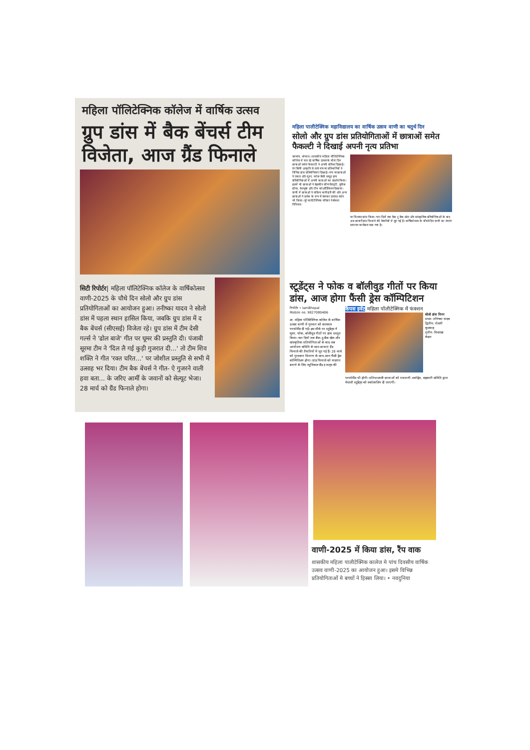महिला पॉलिटेक्निक कॉलेज में वार्षिक उत्सव
ग्रुप डांस में बैक बेंचर्स टीम विजेता, आज ग्रैंड फिनाले
सिटी रिपोर्टर| महिला पॉलिटेक्निक कॉलेज के वार्षिकोत्सव वाणी-2025 के चौथे दिन सोलो और ग्रुप डांस प्रतियोगिताओं का आयोजन हुआ। तनीष्का यादव ने सोलो डांस में पहला स्थान हासिल किया, जबकि ग्रुप डांस में द बैक बेंचर्स (सीएसई) विजेता रहे। ग्रुप डांस में टीम देसी गर्ल्स ने 'ढोल बाजे' गीत पर घूमर की प्रस्तुति दी। पंजाबी सूरमा टीम ने 'दिल लै गई कुड़ी गुजरात दी...' तो टीम शिव शक्ति ने गीत 'रक्त चरित...' पर जोशील प्रस्तुति से सभी में उत्साह भर दिया। टीम बैक बेंचर्स ने गीत- ऐ गुजरने वाली हवा बता... के जरिए आर्मी के जवानों को सेल्यूट भेजा। 28 मार्च को ग्रैंड फिनाले होगा।
महिला पालीटेक्निक महाविद्यालय का वार्षिक उत्सव वाणी का चतुर्थ दिन
सोलो और ग्रुप डांस प्रतियोगिताओं में छात्राओं समेत फैकल्टी ने दिखाई अपनी नृत्य प्रतिभा
जागरण, भोपाल। शासकीय महिला पॉलिटेक्निक कॉलेज में चल रहे वार्षिक उत्सव के चौथे दिन छात्राओं समेत फैकल्टी ने अपनी प्रतिभा दिखाई। रंग बिरंगी आकृति से सजे मंच पर प्रतिभागियों ने विभिन्न डांस प्रतियोगिताएं दिखाई। मंच पर छात्राओं ने एकल और घूमर, फोक जैसी समूह नृत्य प्रतियोगिताओं में अपनी कलाओं का प्रदर्शन किया। इसमें भी छात्राओं ने बेहतरीन सॉन्ग वैराइटी, यूनीक स्टेप्स, वेशभूषा और टीम कोऑर्डिनेशन दिखाया। वाणी में छात्राओं ने सक्रिय भागीदारी की और अन्य छात्राओं ने दर्शक के रूप में जमकर उत्साह वर्धन भी किया। पूरे पालीटेक्निक परिवार ने स्पेशल रिमिक्स
पर मिलकर डांस किया। चार दिनों तक बैक टू बैक खेल और सांस्कृतिक प्रतियोगिताओं के बाद अब छात्राएँ ग्रांड फिनाले की तैयारियों में जुट गई हैं। वार्षिकोत्सव के पाँचवे दिन वाणी का रंगारंग समापन कार्यक्रम रखा गया है।
स्टूडेंट्स ने फोक व बॉलीवुड गीतों पर किया डांस, आज होगा फैंसी ड्रेस कॉम्पिटिशन
रिपोर्टर • IamBhopal
Mobile no. 9827080406
शा. महिला पॉलिटेक्निक कॉलेज के वार्षिक उत्सव वाणी में गुरुवार को कल्चरल परफॉर्मेंस दीं गईं। इस मौके पर स्टूडेंट्स ने घूमर, फोक, बॉलीवुड गीतों पर डांस प्रस्तुत किया। चार दिनों तक बैक-टू-बैक खेल और सांस्कृतिक प्रतियोगिताओं के बाद अब आयोजन समिति के साथ छात्राएं ग्रैंड फिनाले की तैयारियों में जुट गई हैं। 28 मार्च को पुरस्कार वितरण के साथ-साथ फैंसी ड्रेस कॉम्पिटिशन होगा। ग्रांड फिनाले को यादगार बनाने के लिए म्यूजिकल बैंड द रूट्स की
कैंपस इवेंट महिला पॉलीटेक्निक में फंक्शन
सोलो डांस विनर
प्रथम: तनिष्का यादव
द्वितीय: रोशनी कुशवाह
तृतीय: विशाखा केदार
परफॉर्मेंस भी होगी। प्रतिभाशाली छात्राओं को रावतानी अवॉर्ड्स, सहकारी समिति द्वारा मेधावी स्टूडेंट्स को स्कॉलरशिप दी जाएगी।
वाणी-2025 में किया डांस, रैंप वाक
शासकीय महिला पालीटेक्निक कालेज मे पांच दिवसीय वार्षिक उत्सव वाणी-2025 का आयोजन हुआ। इसमे विभिन्न प्रतियोगिताओं मे बच्चों ने हिस्सा लिया। • नवदुनिया